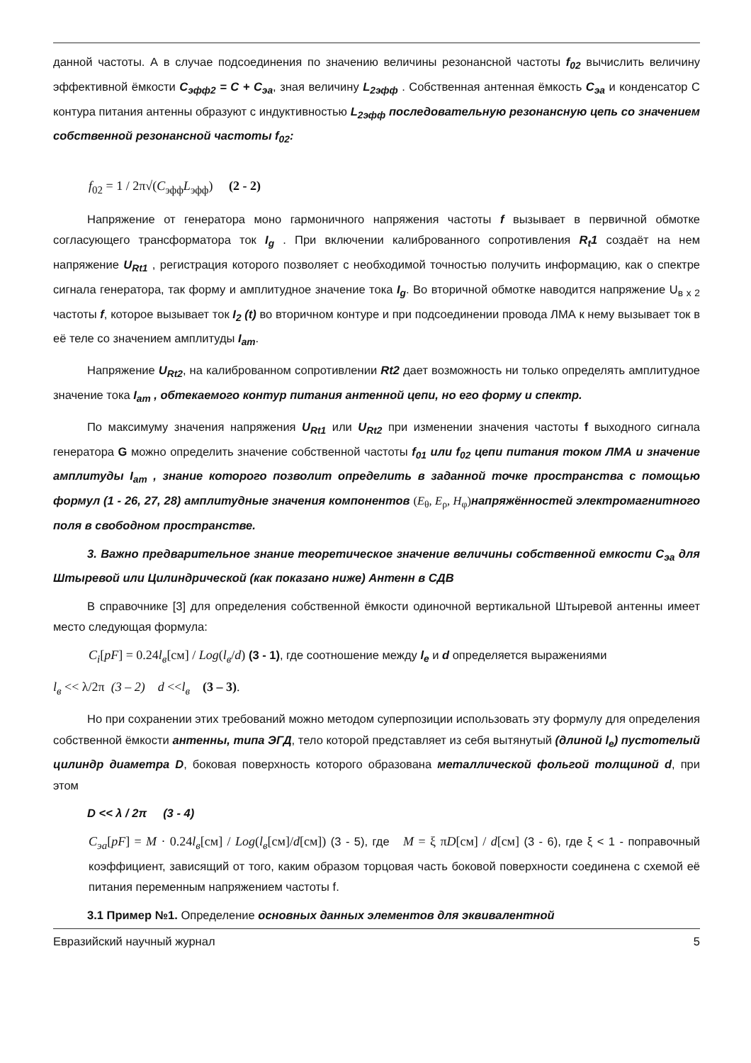данной частоты. А в случае подсоединения по значению величины резонансной частоты f<sub>02</sub> вычислить величину эффективной ёмкости C<sub>эфф2</sub> = C + C<sub>эа</sub>, зная величину L<sub>2эфф</sub> . Собственная антенная ёмкость C<sub>эа</sub> и конденсатор С контура питания антенны образуют с индуктивностью L<sub>2эфф</sub> последовательную резонансную цепь со значением собственной резонансной частоты f<sub>02</sub>:
f<sub>02</sub> = 1 / 2π√(C<sub>эфф</sub>L<sub>эфф</sub>) (2 - 2)
Напряжение от генератора моно гармоничного напряжения частоты f вызывает в первичной обмотке согласующего трансформатора ток I<sub>g</sub> . При включении калиброванного сопротивления R<sub>t</sub>1 создаёт на нем напряжение U<sub>Rt1</sub> , регистрация которого позволяет с необходимой точностью получить информацию, как о спектре сигнала генератора, так форму и амплитудное значение тока I<sub>g</sub>. Во вторичной обмотке наводится напряжение U<sub>в х 2</sub> частоты f, которое вызывает ток I<sub>2</sub> (t) во вторичном контуре и при подсоединении провода ЛМА к нему вызывает ток в её теле со значением амплитуды I<sub>am</sub>.
Напряжение U<sub>Rt2</sub>, на калиброванном сопротивлении Rt2 дает возможность ни только определять амплитудное значение тока I<sub>am</sub> , обтекаемого контур питания антенной цепи, но его форму и спектр.
По максимуму значения напряжения U<sub>Rt1</sub> или U<sub>Rt2</sub> при изменении значения частоты f выходного сигнала генератора G можно определить значение собственной частоты f<sub>01</sub> или f<sub>02</sub> цепи питания током ЛМА и значение амплитуды I<sub>am</sub> , знание которого позволит определить в заданной точке пространства с помощью формул (1 - 26, 27, 28) амплитудные значения компонентов (E<sub>θ</sub>, E<sub>ρ</sub>, H<sub>φ</sub>) напряжённостей электромагнитного поля в свободном пространстве.
3. Важно предварительное знание теоретическое значение величины собственной емкости C<sub>эа</sub> для Штыревой или Цилиндрической (как показано ниже) Антенн в СДВ
В справочнике [3] для определения собственной ёмкости одиночной вертикальной Штыревой антенны имеет место следующая формула:
C<sub>i</sub>[pF] = 0.24l<sub>в</sub>[см] / Log(l<sub>в</sub>/d) (3 - 1), где соотношение между l<sub>e</sub> и d определяется выражениями
l<sub>в</sub> << λ/2π (3 – 2) d <<l<sub>в</sub> (3 – 3).
Но при сохранении этих требований можно методом суперпозиции использовать эту формулу для определения собственной ёмкости антенны, типа ЭГД, тело которой представляет из себя вытянутый (длиной l<sub>e</sub>) пустотелый цилиндр диаметра D, боковая поверхность которого образована металлической фольгой толщиной d, при этом
D << λ / 2π (3 - 4)
C<sub>эа</sub>[pF] = M · 0.24l<sub>в</sub>[см] / Log(l<sub>в</sub>[см]/d[см]) (3 - 5), где M = ξ πD[см] / d[см] (3 - 6), где ξ < 1 - поправочный коэффициент, зависящий от того, каким образом торцовая часть боковой поверхности соединена с схемой её питания переменным напряжением частоты f.
3.1 Пример №1. Определение основных данных элементов для эквивалентной
Евразийский научный журнал 5